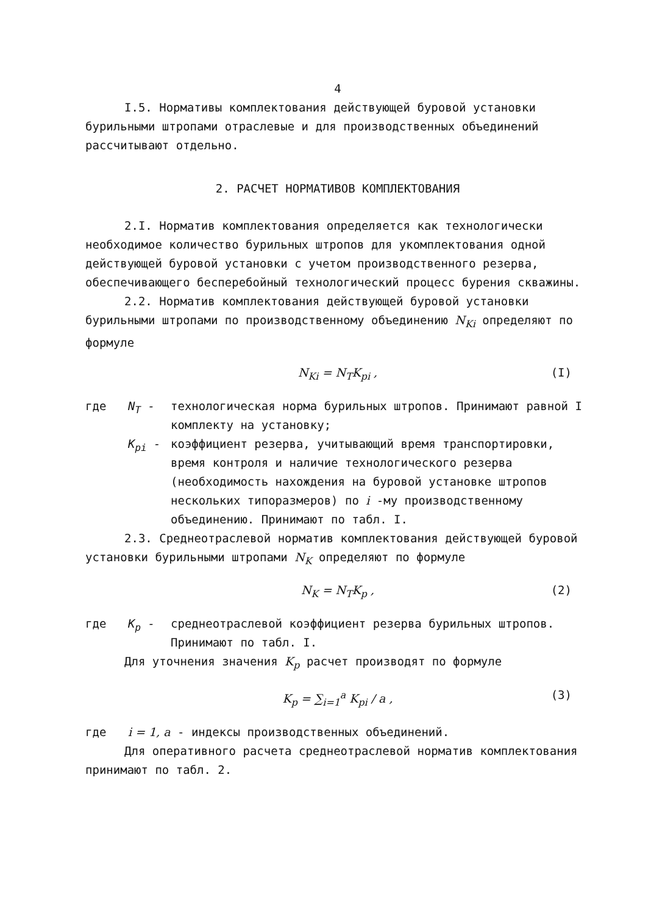4
I.5. Нормативы комплектования действующей буровой установки бурильными штропами отраслевые и для производственных объединений рассчитывают отдельно.
2. РАСЧЕТ НОРМАТИВОВ КОМПЛЕКТОВАНИЯ
2.I. Норматив комплектования определяется как технологически необходимое количество бурильных штропов для укомплектования одной действующей буровой установки с учетом производственного резерва, обеспечивающего бесперебойный технологический процесс бурения скважины.
2.2. Норматив комплектования действующей буровой установки бурильными штропами по производственному объединению N<sub>Ki</sub> определяют по формуле
N<sub>Ki</sub> = N<sub>T</sub>K<sub>pi</sub> , (I)
где N<sub>T</sub> - технологическая норма бурильных штропов. Принимают равной I комплекту на установку;
K<sub>pi</sub> - коэффициент резерва, учитывающий время транспортировки, время контроля и наличие технологического резерва (необходимость нахождения на буровой установке штропов нескольких типоразмеров) по i -му производственному объединению. Принимают по табл. I.
2.3. Среднеотраслевой норматив комплектования действующей буровой установки бурильными штропами N<sub>K</sub> определяют по формуле
N<sub>K</sub> = N<sub>T</sub>K<sub>p</sub> , (2)
где K<sub>p</sub> - среднеотраслевой коэффициент резерва бурильных штропов. Принимают по табл. I.
Для уточнения значения K<sub>p</sub> расчет производят по формуле
K<sub>p</sub> = ∑<sub>i=1</sub><sup>a</sup> K<sub>pi</sub> / a , (3)
где i = 1, a - индексы производственных объединений.
Для оперативного расчета среднеотраслевой норматив комплектования принимают по табл. 2.